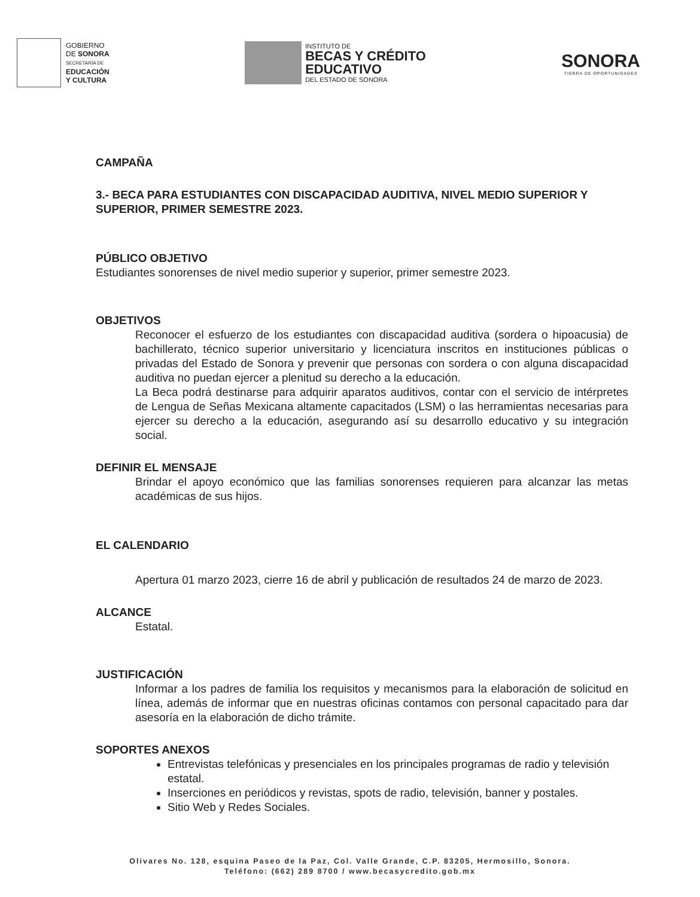GOBIERNO
DE SONORA
SECRETARÍA DE
EDUCACIÓN
Y CULTURA
INSTITUTO DE
BECAS Y CRÉDITO
EDUCATIVO
DEL ESTADO DE SONORA
SONORA
TIERRA DE OPORTUNIDADES
CAMPAÑA
3.- BECA PARA ESTUDIANTES CON DISCAPACIDAD AUDITIVA, NIVEL MEDIO SUPERIOR Y SUPERIOR, PRIMER SEMESTRE 2023.
PÚBLICO OBJETIVO
Estudiantes sonorenses de nivel medio superior y superior, primer semestre 2023.
OBJETIVOS
Reconocer el esfuerzo de los estudiantes con discapacidad auditiva (sordera o hipoacusia) de bachillerato, técnico superior universitario y licenciatura inscritos en instituciones públicas o privadas del Estado de Sonora y prevenir que personas con sordera o con alguna discapacidad auditiva no puedan ejercer a plenitud su derecho a la educación.
La Beca podrá destinarse para adquirir aparatos auditivos, contar con el servicio de intérpretes de Lengua de Señas Mexicana altamente capacitados (LSM) o las herramientas necesarias para ejercer su derecho a la educación, asegurando así su desarrollo educativo y su integración social.
DEFINIR EL MENSAJE
Brindar el apoyo económico que las familias sonorenses requieren para alcanzar las metas académicas de sus hijos.
EL CALENDARIO
Apertura 01 marzo 2023, cierre 16 de abril y publicación de resultados 24 de marzo de 2023.
ALCANCE
Estatal.
JUSTIFICACIÓN
Informar a los padres de familia los requisitos y mecanismos para la elaboración de solicitud en línea, además de informar que en nuestras oficinas contamos con personal capacitado para dar asesoría en la elaboración de dicho trámite.
SOPORTES ANEXOS
Entrevistas telefónicas y presenciales en los principales programas de radio y televisión estatal.
Inserciones en periódicos y revistas, spots de radio, televisión, banner y postales.
Sitio Web y Redes Sociales.
Olivares No. 128, esquina Paseo de la Paz, Col. Valle Grande, C.P. 83205, Hermosillo, Sonora.
Teléfono: (662) 289 8700 / www.becasycredito.gob.mx